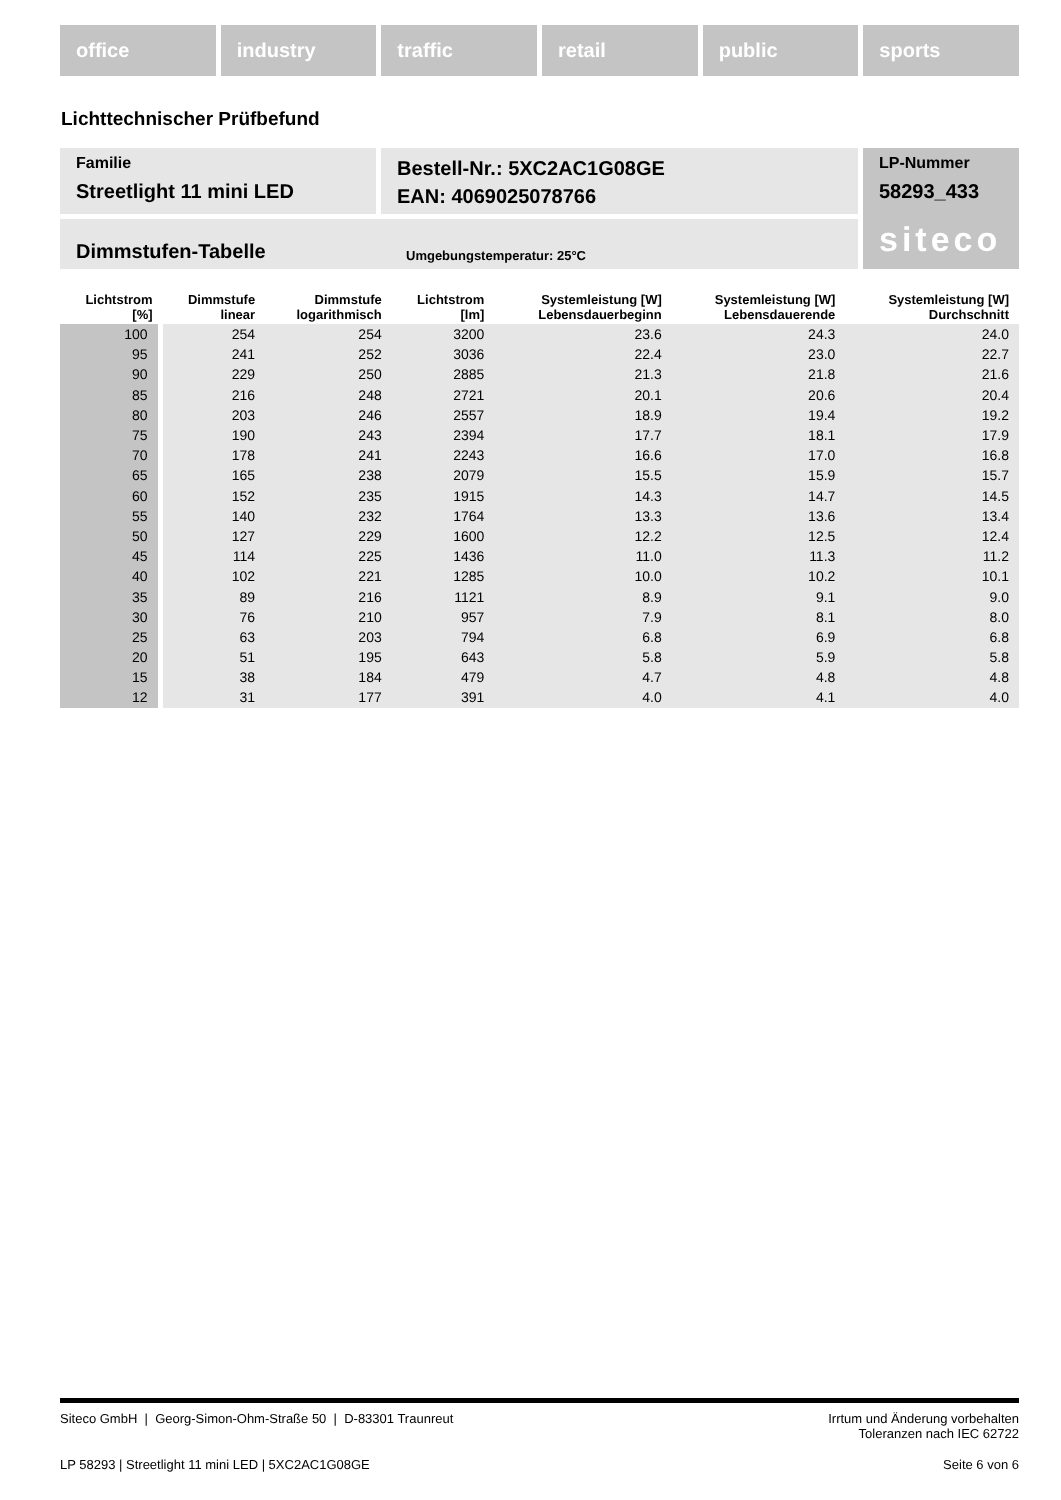office industry traffic retail public sports
Lichttechnischer Prüfbefund
Familie
Streetlight 11 mini LED
Bestell-Nr.: 5XC2AC1G08GE
EAN: 4069025078766
LP-Nummer
58293_433
Dimmstufen-Tabelle Umgebungstemperatur: 25°C
siteco
| Lichtstrom [%] | Dimmstufe linear | Dimmstufe logarithmisch | Lichtstrom [lm] | Systemleistung [W] Lebensdauerbeginn | Systemleistung [W] Lebensdauerende | Systemleistung [W] Durchschnitt |
| --- | --- | --- | --- | --- | --- | --- |
| 100 | 254 | 254 | 3200 | 23.6 | 24.3 | 24.0 |
| 95 | 241 | 252 | 3036 | 22.4 | 23.0 | 22.7 |
| 90 | 229 | 250 | 2885 | 21.3 | 21.8 | 21.6 |
| 85 | 216 | 248 | 2721 | 20.1 | 20.6 | 20.4 |
| 80 | 203 | 246 | 2557 | 18.9 | 19.4 | 19.2 |
| 75 | 190 | 243 | 2394 | 17.7 | 18.1 | 17.9 |
| 70 | 178 | 241 | 2243 | 16.6 | 17.0 | 16.8 |
| 65 | 165 | 238 | 2079 | 15.5 | 15.9 | 15.7 |
| 60 | 152 | 235 | 1915 | 14.3 | 14.7 | 14.5 |
| 55 | 140 | 232 | 1764 | 13.3 | 13.6 | 13.4 |
| 50 | 127 | 229 | 1600 | 12.2 | 12.5 | 12.4 |
| 45 | 114 | 225 | 1436 | 11.0 | 11.3 | 11.2 |
| 40 | 102 | 221 | 1285 | 10.0 | 10.2 | 10.1 |
| 35 | 89 | 216 | 1121 | 8.9 | 9.1 | 9.0 |
| 30 | 76 | 210 | 957 | 7.9 | 8.1 | 8.0 |
| 25 | 63 | 203 | 794 | 6.8 | 6.9 | 6.8 |
| 20 | 51 | 195 | 643 | 5.8 | 5.9 | 5.8 |
| 15 | 38 | 184 | 479 | 4.7 | 4.8 | 4.8 |
| 12 | 31 | 177 | 391 | 4.0 | 4.1 | 4.0 |
Siteco GmbH | Georg-Simon-Ohm-Straße 50 | D-83301 Traunreut Irrtum und Änderung vorbehalten
Toleranzen nach IEC 62722
LP 58293 | Streetlight 11 mini LED | 5XC2AC1G08GE Seite 6 von 6